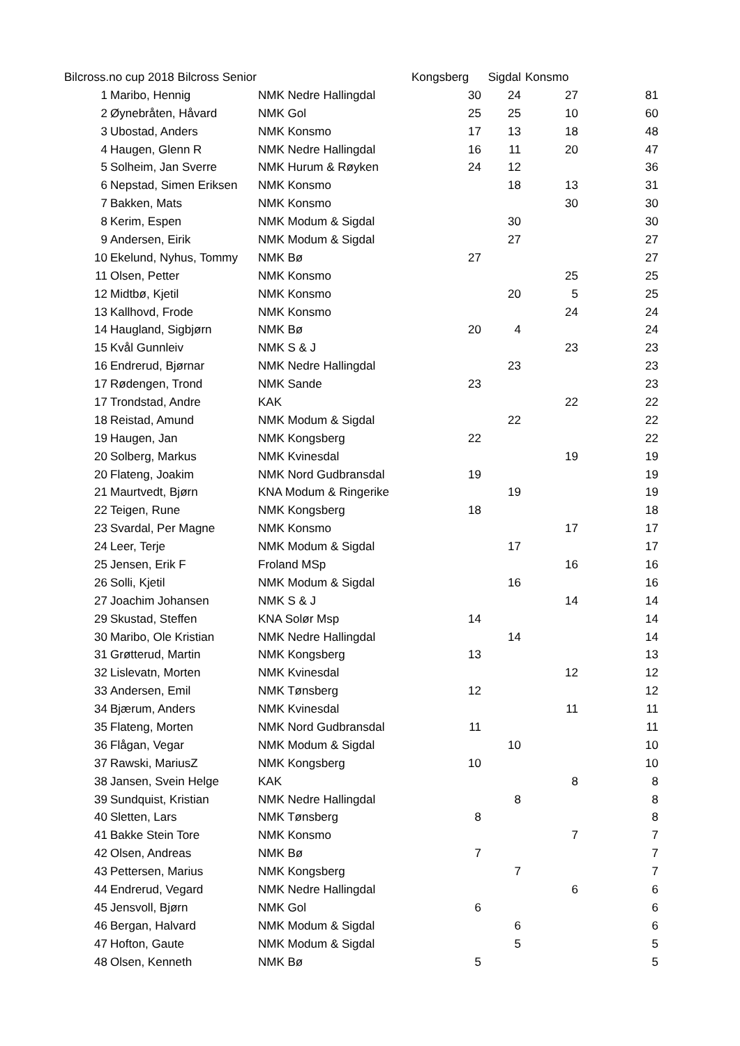| Bilcross.no cup 2018 Bilcross Senior | | | Kongsberg | Sigdal | Konsmo | |
| --- | --- | --- | --- | --- | --- | --- |
| 1 | Maribo, Hennig | NMK Nedre Hallingdal | 30 | 24 | 27 | 81 |
| 2 | Øynebråten, Håvard | NMK Gol | 25 | 25 | 10 | 60 |
| 3 | Ubostad, Anders | NMK Konsmo | 17 | 13 | 18 | 48 |
| 4 | Haugen, Glenn R | NMK Nedre Hallingdal | 16 | 11 | 20 | 47 |
| 5 | Solheim, Jan Sverre | NMK Hurum & Røyken | 24 | 12 | | 36 |
| 6 | Nepstad, Simen Eriksen | NMK Konsmo | | 18 | 13 | 31 |
| 7 | Bakken, Mats | NMK Konsmo | | | 30 | 30 |
| 8 | Kerim, Espen | NMK Modum & Sigdal | | 30 | | 30 |
| 9 | Andersen, Eirik | NMK Modum & Sigdal | | 27 | | 27 |
| 10 | Ekelund, Nyhus, Tommy | NMK Bø | 27 | | | 27 |
| 11 | Olsen, Petter | NMK Konsmo | | | 25 | 25 |
| 12 | Midtbø, Kjetil | NMK Konsmo | | 20 | 5 | 25 |
| 13 | Kallhovd, Frode | NMK Konsmo | | | 24 | 24 |
| 14 | Haugland, Sigbjørn | NMK Bø | 20 | 4 | | 24 |
| 15 | Kvål Gunnleiv | NMK S & J | | | 23 | 23 |
| 16 | Endrerud, Bjørnar | NMK Nedre Hallingdal | | 23 | | 23 |
| 17 | Rødengen, Trond | NMK Sande | 23 | | | 23 |
| 17 | Trondstad, Andre | KAK | | | 22 | 22 |
| 18 | Reistad, Amund | NMK Modum & Sigdal | | 22 | | 22 |
| 19 | Haugen, Jan | NMK Kongsberg | 22 | | | 22 |
| 20 | Solberg, Markus | NMK Kvinesdal | | | 19 | 19 |
| 20 | Flateng, Joakim | NMK Nord Gudbransdal | 19 | | | 19 |
| 21 | Maurtvedt, Bjørn | KNA Modum & Ringerike | | 19 | | 19 |
| 22 | Teigen, Rune | NMK Kongsberg | 18 | | | 18 |
| 23 | Svardal, Per Magne | NMK Konsmo | | | 17 | 17 |
| 24 | Leer, Terje | NMK Modum & Sigdal | | 17 | | 17 |
| 25 | Jensen, Erik F | Froland MSp | | | 16 | 16 |
| 26 | Solli, Kjetil | NMK Modum & Sigdal | | 16 | | 16 |
| 27 | Joachim Johansen | NMK S & J | | | 14 | 14 |
| 29 | Skustad, Steffen | KNA Solør Msp | 14 | | | 14 |
| 30 | Maribo, Ole Kristian | NMK Nedre Hallingdal | | 14 | | 14 |
| 31 | Grøtterud, Martin | NMK Kongsberg | 13 | | | 13 |
| 32 | Lislevatn, Morten | NMK Kvinesdal | | | 12 | 12 |
| 33 | Andersen, Emil | NMK Tønsberg | 12 | | | 12 |
| 34 | Bjærum, Anders | NMK Kvinesdal | | | 11 | 11 |
| 35 | Flateng, Morten | NMK Nord Gudbransdal | 11 | | | 11 |
| 36 | Flågan, Vegar | NMK Modum & Sigdal | | 10 | | 10 |
| 37 | Rawski, MariusZ | NMK Kongsberg | 10 | | | 10 |
| 38 | Jansen, Svein Helge | KAK | | | 8 | 8 |
| 39 | Sundquist, Kristian | NMK Nedre Hallingdal | | 8 | | 8 |
| 40 | Sletten, Lars | NMK Tønsberg | 8 | | | 8 |
| 41 | Bakke Stein Tore | NMK Konsmo | | | 7 | 7 |
| 42 | Olsen, Andreas | NMK Bø | 7 | | | 7 |
| 43 | Pettersen, Marius | NMK Kongsberg | | 7 | | 7 |
| 44 | Endrerud, Vegard | NMK Nedre Hallingdal | | | 6 | 6 |
| 45 | Jensvoll, Bjørn | NMK Gol | 6 | | | 6 |
| 46 | Bergan, Halvard | NMK Modum & Sigdal | | 6 | | 6 |
| 47 | Hofton, Gaute | NMK Modum & Sigdal | | 5 | | 5 |
| 48 | Olsen, Kenneth | NMK Bø | 5 | | | 5 |